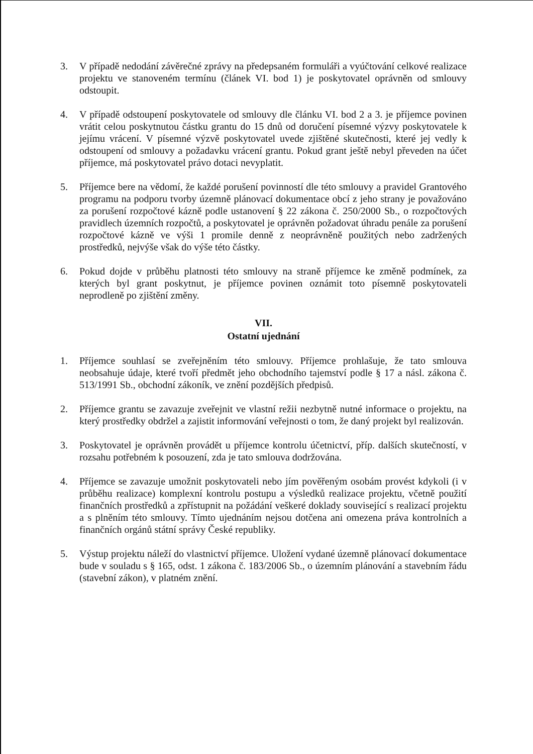3. V případě nedodání závěrečné zprávy na předepsaném formuláři a vyúčtování celkové realizace projektu ve stanoveném termínu (článek VI. bod 1) je poskytovatel oprávněn od smlouvy odstoupit.
4. V případě odstoupení poskytovatele od smlouvy dle článku VI. bod 2 a 3. je příjemce povinen vrátit celou poskytnutou částku grantu do 15 dnů od doručení písemné výzvy poskytovatele k jejímu vrácení. V písemné výzvě poskytovatel uvede zjištěné skutečnosti, které jej vedly k odstoupení od smlouvy a požadavku vrácení grantu. Pokud grant ještě nebyl převeden na účet příjemce, má poskytovatel právo dotaci nevyplatit.
5. Příjemce bere na vědomí, že každé porušení povinností dle této smlouvy a pravidel Grantového programu na podporu tvorby územně plánovací dokumentace obcí z jeho strany je považováno za porušení rozpočtové kázně podle ustanovení § 22 zákona č. 250/2000 Sb., o rozpočtových pravidlech územních rozpočtů, a poskytovatel je oprávněn požadovat úhradu penále za porušení rozpočtové kázně ve výši 1 promile denně z neoprávněně použitých nebo zadržených prostředků, nejvýše však do výše této částky.
6. Pokud dojde v průběhu platnosti této smlouvy na straně příjemce ke změně podmínek, za kterých byl grant poskytnut, je příjemce povinen oznámit toto písemně poskytovateli neprodleně po zjištění změny.
VII.
Ostatní ujednání
1. Příjemce souhlasí se zveřejněním této smlouvy. Příjemce prohlašuje, že tato smlouva neobsahuje údaje, které tvoří předmět jeho obchodního tajemství podle § 17 a násl. zákona č. 513/1991 Sb., obchodní zákoník, ve znění pozdějších předpisů.
2. Příjemce grantu se zavazuje zveřejnit ve vlastní režii nezbytně nutné informace o projektu, na který prostředky obdržel a zajistit informování veřejnosti o tom, že daný projekt byl realizován.
3. Poskytovatel je oprávněn provádět u příjemce kontrolu účetnictví, příp. dalších skutečností, v rozsahu potřebném k posouzení, zda je tato smlouva dodržována.
4. Příjemce se zavazuje umožnit poskytovateli nebo jím pověřeným osobám provést kdykoli (i v průběhu realizace) komplexní kontrolu postupu a výsledků realizace projektu, včetně použití finančních prostředků a zpřístupnit na požádání veškeré doklady související s realizací projektu a s plněním této smlouvy. Tímto ujednáním nejsou dotčena ani omezena práva kontrolních a finančních orgánů státní správy České republiky.
5. Výstup projektu náleží do vlastnictví příjemce. Uložení vydané územně plánovací dokumentace bude v souladu s § 165, odst. 1 zákona č. 183/2006 Sb., o územním plánování a stavebním řádu (stavební zákon), v platném znění.